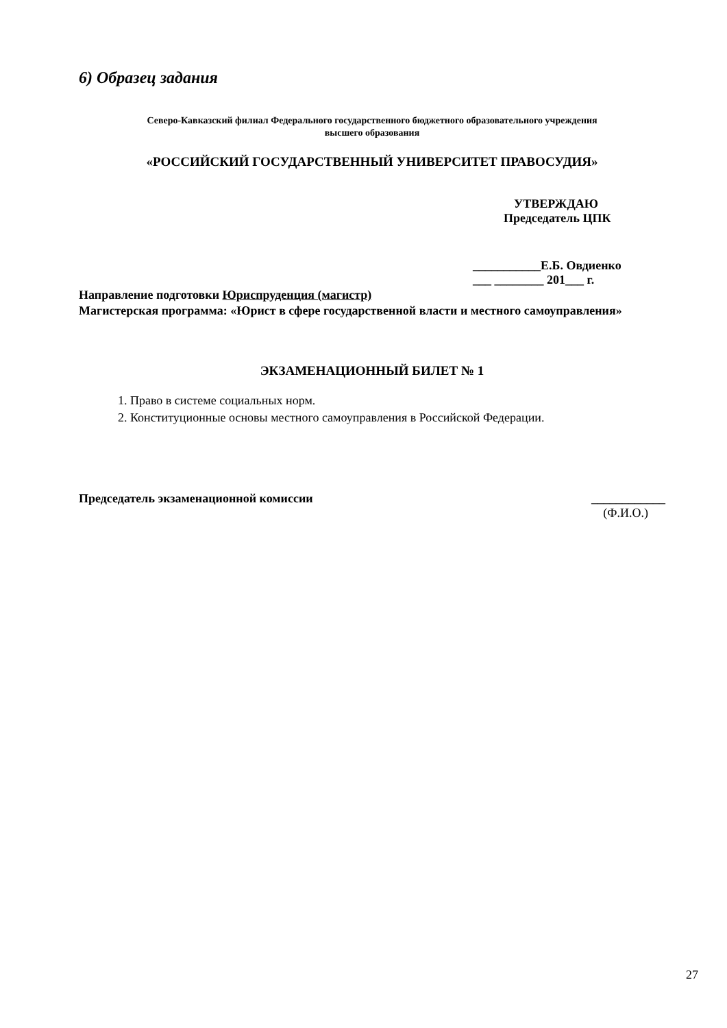6) Образец задания
Северо-Кавказский филиал Федерального государственного бюджетного образовательного учреждения
высшего образования
«РОССИЙСКИЙ ГОСУДАРСТВЕННЫЙ УНИВЕРСИТЕТ ПРАВОСУДИЯ»
УТВЕРЖДАЮ
Председатель ЦПК
___________Е.Б. Овдиенко
___ ________ 201___ г.
Направление подготовки Юриспруденция (магистр)
Магистерская программа: «Юрист в сфере государственной власти и местного самоуправления»
ЭКЗАМЕНАЦИОННЫЙ БИЛЕТ № 1
1. Право в системе социальных норм.
2. Конституционные основы местного самоуправления в Российской Федерации.
Председатель экзаменационной комиссии ____________
(Ф.И.О.)
27